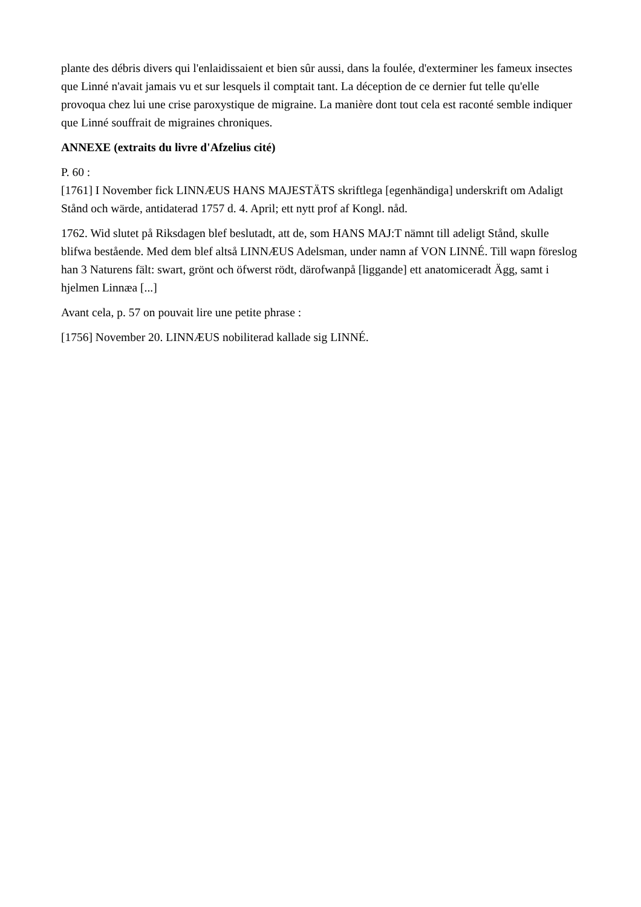plante des débris divers qui l'enlaidissaient et bien sûr aussi, dans la foulée, d'exterminer les fameux insectes que Linné n'avait jamais vu et sur lesquels il comptait tant. La déception de ce dernier fut telle qu'elle provoqua chez lui une crise paroxystique de migraine. La manière dont tout cela est raconté semble indiquer que Linné souffrait de migraines chroniques.
ANNEXE (extraits du livre d'Afzelius cité)
P. 60 :
[1761] I November fick LINNÆUS HANS MAJESTÄTS skriftlega [egenhändiga] underskrift om Adaligt Stånd och wärde, antidaterad 1757 d. 4. April; ett nytt prof af Kongl. nåd.
1762. Wid slutet på Riksdagen blef beslutadt, att de, som HANS MAJ:T nämnt till adeligt Stånd, skulle blifwa bestående. Med dem blef altså LINNÆUS Adelsman, under namn af VON LINNÉ. Till wapn föreslog han 3 Naturens fält: swart, grönt och öfwerst rödt, därofwanpå [liggande] ett anatomiceradt Ägg, samt i hjelmen Linnæa [...]
Avant cela, p. 57 on pouvait lire une petite phrase :
[1756] November 20. LINNÆUS nobiliterad kallade sig LINNÉ.